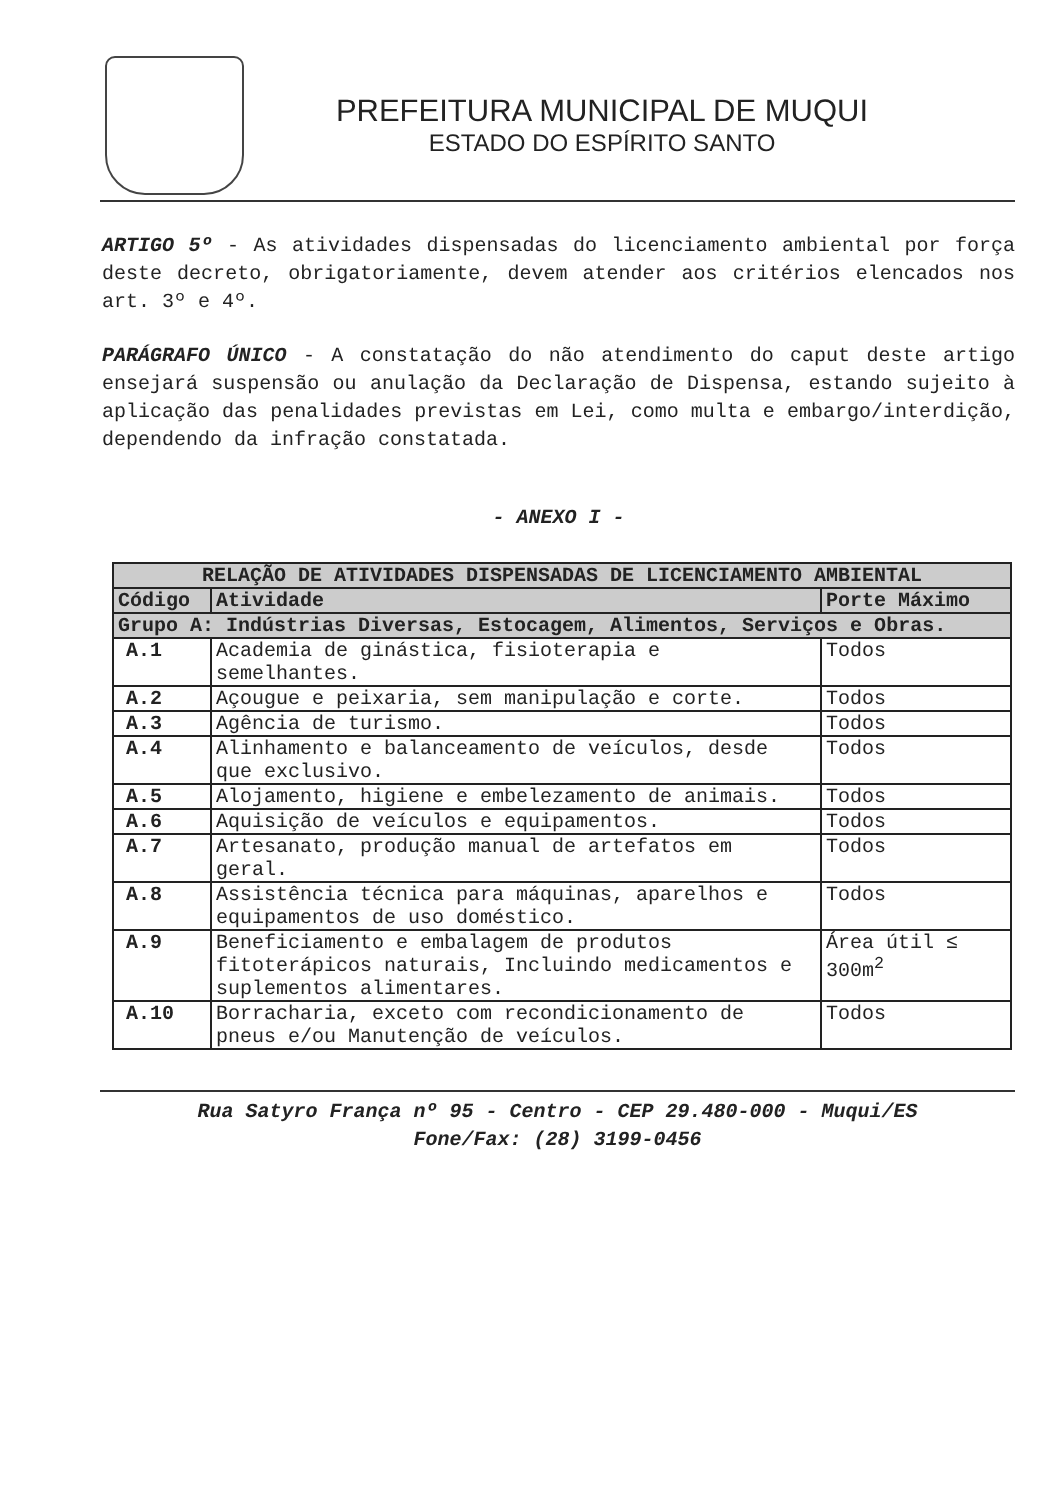PREFEITURA MUNICIPAL DE MUQUI
ESTADO DO ESPÍRITO SANTO
ARTIGO 5º - As atividades dispensadas do licenciamento ambiental por força deste decreto, obrigatoriamente, devem atender aos critérios elencados nos art. 3º e 4º.
PARÁGRAFO ÚNICO - A constatação do não atendimento do caput deste artigo ensejará suspensão ou anulação da Declaração de Dispensa, estando sujeito à aplicação das penalidades previstas em Lei, como multa e embargo/interdição, dependendo da infração constatada.
- ANEXO I -
| RELAÇÃO DE ATIVIDADES DISPENSADAS DE LICENCIAMENTO AMBIENTAL | | |
| --- | --- | --- |
| Código | Atividade | Porte Máximo |
| Grupo A: Indústrias Diversas, Estocagem, Alimentos, Serviços e Obras. | | |
| A.1 | Academia de ginástica, fisioterapia e semelhantes. | Todos |
| A.2 | Açougue e peixaria, sem manipulação e corte. | Todos |
| A.3 | Agência de turismo. | Todos |
| A.4 | Alinhamento e balanceamento de veículos, desde que exclusivo. | Todos |
| A.5 | Alojamento, higiene e embelezamento de animais. | Todos |
| A.6 | Aquisição de veículos e equipamentos. | Todos |
| A.7 | Artesanato, produção manual de artefatos em geral. | Todos |
| A.8 | Assistência técnica para máquinas, aparelhos e equipamentos de uso doméstico. | Todos |
| A.9 | Beneficiamento e embalagem de produtos fitoterápicos naturais, Incluindo medicamentos e suplementos alimentares. | Área útil ≤ 300m<sup>2</sup> |
| A.10 | Borracharia, exceto com recondicionamento de pneus e/ou Manutenção de veículos. | Todos |
Rua Satyro França nº 95 - Centro - CEP 29.480-000 - Muqui/ES
Fone/Fax: (28) 3199-0456